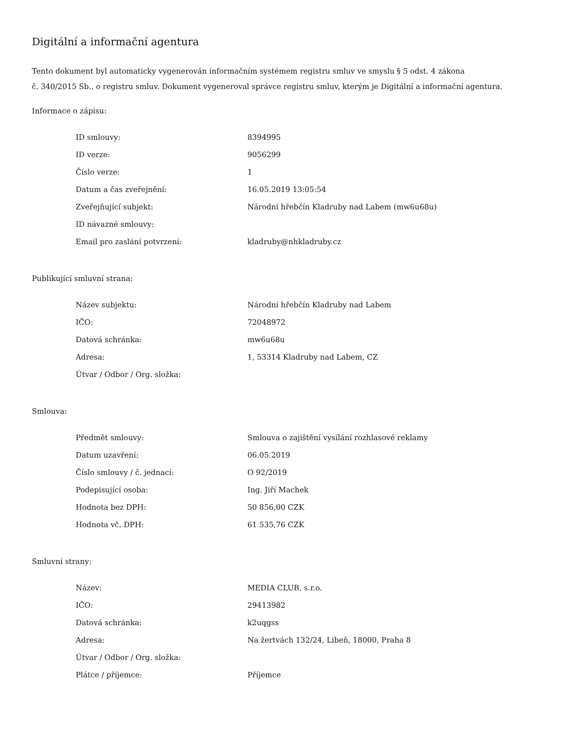Digitální a informační agentura
Tento dokument byl automaticky vygenerován informačním systémem registru smluv ve smyslu § 5 odst. 4 zákona
č. 340/2015 Sb., o registru smluv. Dokument vygeneroval správce registru smluv, kterým je Digitální a informační agentura.
Informace o zápisu:
| ID smlouvy: | 8394995 |
| ID verze: | 9056299 |
| Číslo verze: | 1 |
| Datum a čas zveřejnění: | 16.05.2019 13:05:54 |
| Zveřejňující subjekt: | Národní hřebčín Kladruby nad Labem (mw6u68u) |
| ID návazné smlouvy: | |
| Email pro zaslání potvrzení: | kladruby@nhkladruby.cz |
Publikující smluvní strana:
| Název subjektu: | Národní hřebčín Kladruby nad Labem |
| IČO: | 72048972 |
| Datová schránka: | mw6u68u |
| Adresa: | 1, 53314 Kladruby nad Labem, CZ |
| Útvar / Odbor / Org. složka: | |
Smlouva:
| Předmět smlouvy: | Smlouva o zajištění vysílání rozhlasové reklamy |
| Datum uzavření: | 06.05.2019 |
| Číslo smlouvy / č. jednací: | O 92/2019 |
| Podepisující osoba: | Ing. Jiří Machek |
| Hodnota bez DPH: | 50 856,00 CZK |
| Hodnota vč. DPH: | 61 535,76 CZK |
Smluvní strany:
| Název: | MEDIA CLUB, s.r.o. |
| IČO: | 29413982 |
| Datová schránka: | k2uqgss |
| Adresa: | Na žertvách 132/24, Libeň, 18000, Praha 8 |
| Útvar / Odbor / Org. složka: | |
| Plátce / příjemce: | Příjemce |